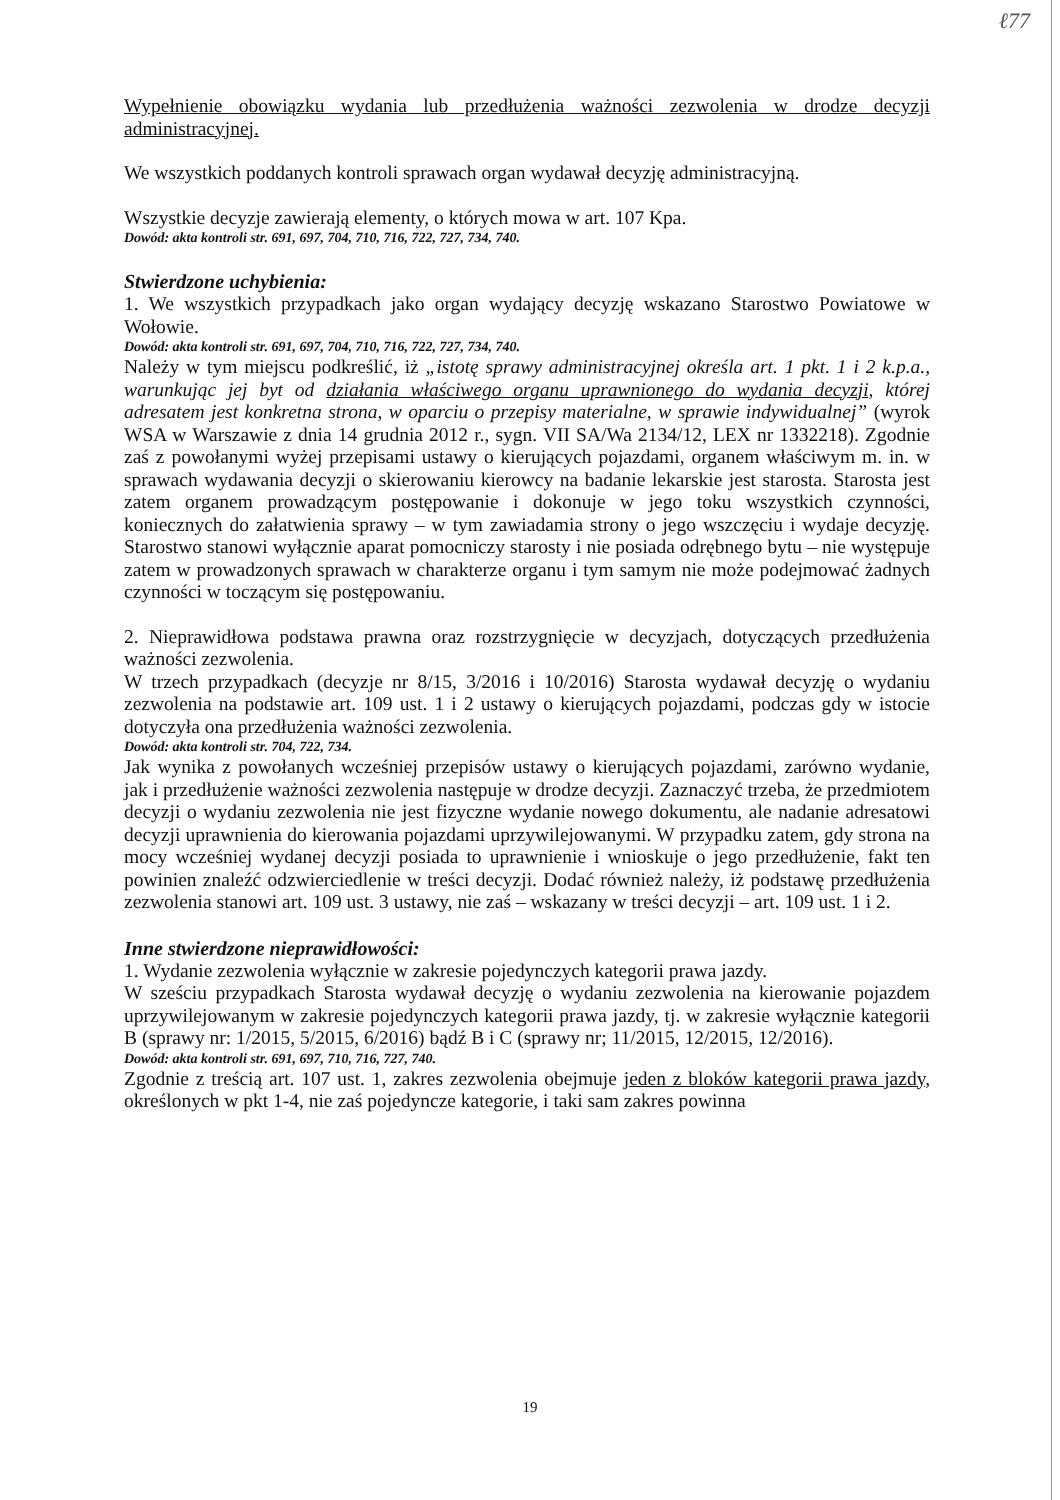ℓ77
Wypełnienie obowiązku wydania lub przedłużenia ważności zezwolenia w drodze decyzji administracyjnej.
We wszystkich poddanych kontroli sprawach organ wydawał decyzję administracyjną.
Wszystkie decyzje zawierają elementy, o których mowa w art. 107 Kpa.
Dowód: akta kontroli str. 691, 697, 704, 710, 716, 722, 727, 734, 740.
Stwierdzone uchybienia:
1. We wszystkich przypadkach jako organ wydający decyzję wskazano Starostwo Powiatowe w Wołowie.
Dowód: akta kontroli str. 691, 697, 704, 710, 716, 722, 727, 734, 740.
Należy w tym miejscu podkreślić, iż „istotę sprawy administracyjnej określa art. 1 pkt. 1 i 2 k.p.a., warunkując jej byt od działania właściwego organu uprawnionego do wydania decyzji, której adresatem jest konkretna strona, w oparciu o przepisy materialne, w sprawie indywidualnej” (wyrok WSA w Warszawie z dnia 14 grudnia 2012 r., sygn. VII SA/Wa 2134/12, LEX nr 1332218). Zgodnie zaś z powołanymi wyżej przepisami ustawy o kierujących pojazdami, organem właściwym m. in. w sprawach wydawania decyzji o skierowaniu kierowcy na badanie lekarskie jest starosta. Starosta jest zatem organem prowadzącym postępowanie i dokonuje w jego toku wszystkich czynności, koniecznych do załatwienia sprawy – w tym zawiadamia strony o jego wszczęciu i wydaje decyzję. Starostwo stanowi wyłącznie aparat pomocniczy starosty i nie posiada odrębnego bytu – nie występuje zatem w prowadzonych sprawach w charakterze organu i tym samym nie może podejmować żadnych czynności w toczącym się postępowaniu.
2. Nieprawidłowa podstawa prawna oraz rozstrzygnięcie w decyzjach, dotyczących przedłużenia ważności zezwolenia.
W trzech przypadkach (decyzje nr 8/15, 3/2016 i 10/2016) Starosta wydawał decyzję o wydaniu zezwolenia na podstawie art. 109 ust. 1 i 2 ustawy o kierujących pojazdami, podczas gdy w istocie dotyczyła ona przedłużenia ważności zezwolenia.
Dowód: akta kontroli str. 704, 722, 734.
Jak wynika z powołanych wcześniej przepisów ustawy o kierujących pojazdami, zarówno wydanie, jak i przedłużenie ważności zezwolenia następuje w drodze decyzji. Zaznaczyć trzeba, że przedmiotem decyzji o wydaniu zezwolenia nie jest fizyczne wydanie nowego dokumentu, ale nadanie adresatowi decyzji uprawnienia do kierowania pojazdami uprzywilejowanymi. W przypadku zatem, gdy strona na mocy wcześniej wydanej decyzji posiada to uprawnienie i wnioskuje o jego przedłużenie, fakt ten powinien znaleźć odzwierciedlenie w treści decyzji. Dodać również należy, iż podstawę przedłużenia zezwolenia stanowi art. 109 ust. 3 ustawy, nie zaś – wskazany w treści decyzji – art. 109 ust. 1 i 2.
Inne stwierdzone nieprawidłowości:
1. Wydanie zezwolenia wyłącznie w zakresie pojedynczych kategorii prawa jazdy.
W sześciu przypadkach Starosta wydawał decyzję o wydaniu zezwolenia na kierowanie pojazdem uprzywilejowanym w zakresie pojedynczych kategorii prawa jazdy, tj. w zakresie wyłącznie kategorii B (sprawy nr: 1/2015, 5/2015, 6/2016) bądź B i C (sprawy nr; 11/2015, 12/2015, 12/2016).
Dowód: akta kontroli str. 691, 697, 710, 716, 727, 740.
Zgodnie z treścią art. 107 ust. 1, zakres zezwolenia obejmuje jeden z bloków kategorii prawa jazdy, określonych w pkt 1-4, nie zaś pojedyncze kategorie, i taki sam zakres powinna
19